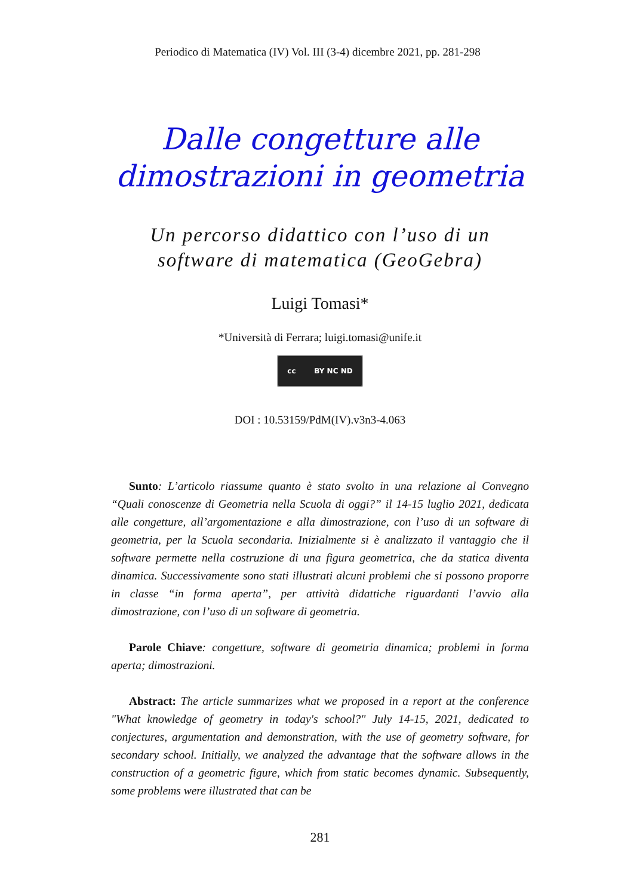Periodico di Matematica (IV) Vol. III (3-4) dicembre 2021, pp. 281-298
Dalle congetture alle
dimostrazioni in geometria
Un percorso didattico con l’uso di un
software di matematica (GeoGebra)
Luigi Tomasi*
*Università di Ferrara; luigi.tomasi@unife.it
cc BY NC ND
DOI : 10.53159/PdM(IV).v3n3-4.063
Sunto: L’articolo riassume quanto è stato svolto in una relazione al Convegno “Quali conoscenze di Geometria nella Scuola di oggi?” il 14-15 luglio 2021, dedicata alle congetture, all’argomentazione e alla dimostrazione, con l’uso di un software di geometria, per la Scuola secondaria. Inizialmente si è analizzato il vantaggio che il software permette nella costruzione di una figura geometrica, che da statica diventa dinamica. Successivamente sono stati illustrati alcuni problemi che si possono proporre in classe “in forma aperta”, per attività didattiche riguardanti l’avvio alla dimostrazione, con l’uso di un software di geometria.
Parole Chiave: congetture, software di geometria dinamica; problemi in forma aperta; dimostrazioni.
Abstract: The article summarizes what we proposed in a report at the conference "What knowledge of geometry in today's school?" July 14-15, 2021, dedicated to conjectures, argumentation and demonstration, with the use of geometry software, for secondary school. Initially, we analyzed the advantage that the software allows in the construction of a geometric figure, which from static becomes dynamic. Subsequently, some problems were illustrated that can be
281